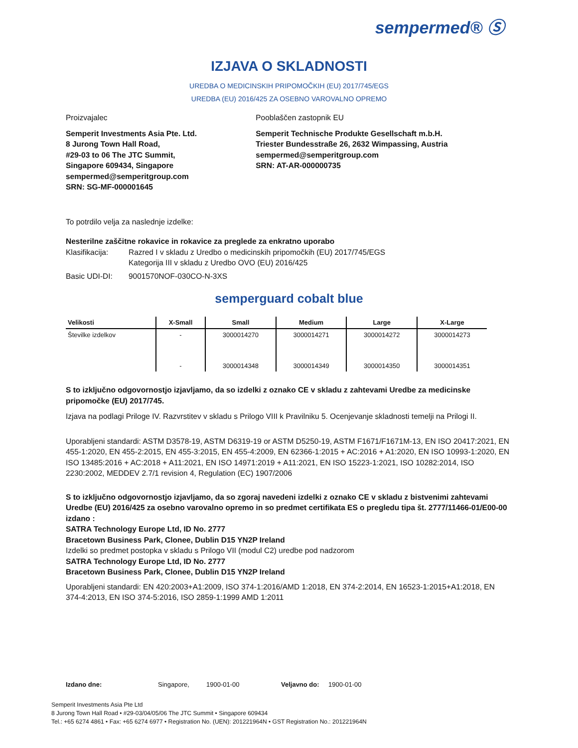sempermed® Ⓢ
IZJAVA O SKLADNOSTI
UREDBA O MEDICINSKIH PRIPOMOČKIH (EU) 2017/745/EGS
UREDBA (EU) 2016/425 ZA OSEBNO VAROVALNO OPREMO
Proizvajalec
Semperit Investments Asia Pte. Ltd.
8 Jurong Town Hall Road,
#29-03 to 06 The JTC Summit,
Singapore 609434, Singapore
sempermed@semperitgroup.com
SRN: SG-MF-000001645
Pooblaščen zastopnik EU
Semperit Technische Produkte Gesellschaft m.b.H.
Triester Bundesstraße 26, 2632 Wimpassing, Austria
sempermed@semperitgroup.com
SRN: AT-AR-000000735
To potrdilo velja za naslednje izdelke:
Nesterilne zaščitne rokavice in rokavice za preglede za enkratno uporabo
Klasifikacija:
Razred I v skladu z Uredbo o medicinskih pripomočkih (EU) 2017/745/EGS
Kategorija III v skladu z Uredbo OVO (EU) 2016/425
Basic UDI-DI: 9001570NOF-030CO-N-3XS
semperguard cobalt blue
| Velikosti | X-Small | Small | Medium | Large | X-Large |
| --- | --- | --- | --- | --- | --- |
| Številke izdelkov | - | 3000014270 | 3000014271 | 3000014272 | 3000014273 |
| | - | 3000014348 | 3000014349 | 3000014350 | 3000014351 |
S to izključno odgovornostjo izjavljamo, da so izdelki z oznako CE v skladu z zahtevami Uredbe za medicinske pripomočke (EU) 2017/745.
Izjava na podlagi Priloge IV. Razvrstitev v skladu s Prilogo VIII k Pravilniku 5. Ocenjevanje skladnosti temelji na Prilogi II.
Uporabljeni standardi: ASTM D3578-19, ASTM D6319-19 or ASTM D5250-19, ASTM F1671/F1671M-13, EN ISO 20417:2021, EN 455-1:2020, EN 455-2:2015, EN 455-3:2015, EN 455-4:2009, EN 62366-1:2015 + AC:2016 + A1:2020, EN ISO 10993-1:2020, EN ISO 13485:2016 + AC:2018 + A11:2021, EN ISO 14971:2019 + A11:2021, EN ISO 15223-1:2021, ISO 10282:2014, ISO 2230:2002, MEDDEV 2.7/1 revision 4, Regulation (EC) 1907/2006
S to izključno odgovornostjo izjavljamo, da so zgoraj navedeni izdelki z oznako CE v skladu z bistvenimi zahtevami Uredbe (EU) 2016/425 za osebno varovalno opremo in so predmet certifikata ES o pregledu tipa št. 2777/11466-01/E00-00 izdano :
SATRA Technology Europe Ltd, ID No. 2777
Bracetown Business Park, Clonee, Dublin D15 YN2P Ireland
Izdelki so predmet postopka v skladu s Prilogo VII (modul C2) uredbe pod nadzorom
SATRA Technology Europe Ltd, ID No. 2777
Bracetown Business Park, Clonee, Dublin D15 YN2P Ireland
Uporabljeni standardi: EN 420:2003+A1:2009, ISO 374-1:2016/AMD 1:2018, EN 374-2:2014, EN 16523-1:2015+A1:2018, EN 374-4:2013, EN ISO 374-5:2016, ISO 2859-1:1999 AMD 1:2011
Izdano dne: Singapore, 1900-01-00 Veljavno do: 1900-01-00
Semperit Investments Asia Pte Ltd
8 Jurong Town Hall Road • #29-03/04/05/06 The JTC Summit • Singapore 609434
Tel.: +65 6274 4861 • Fax: +65 6274 6977 • Registration No. (UEN): 201221964N • GST Registration No.: 201221964N